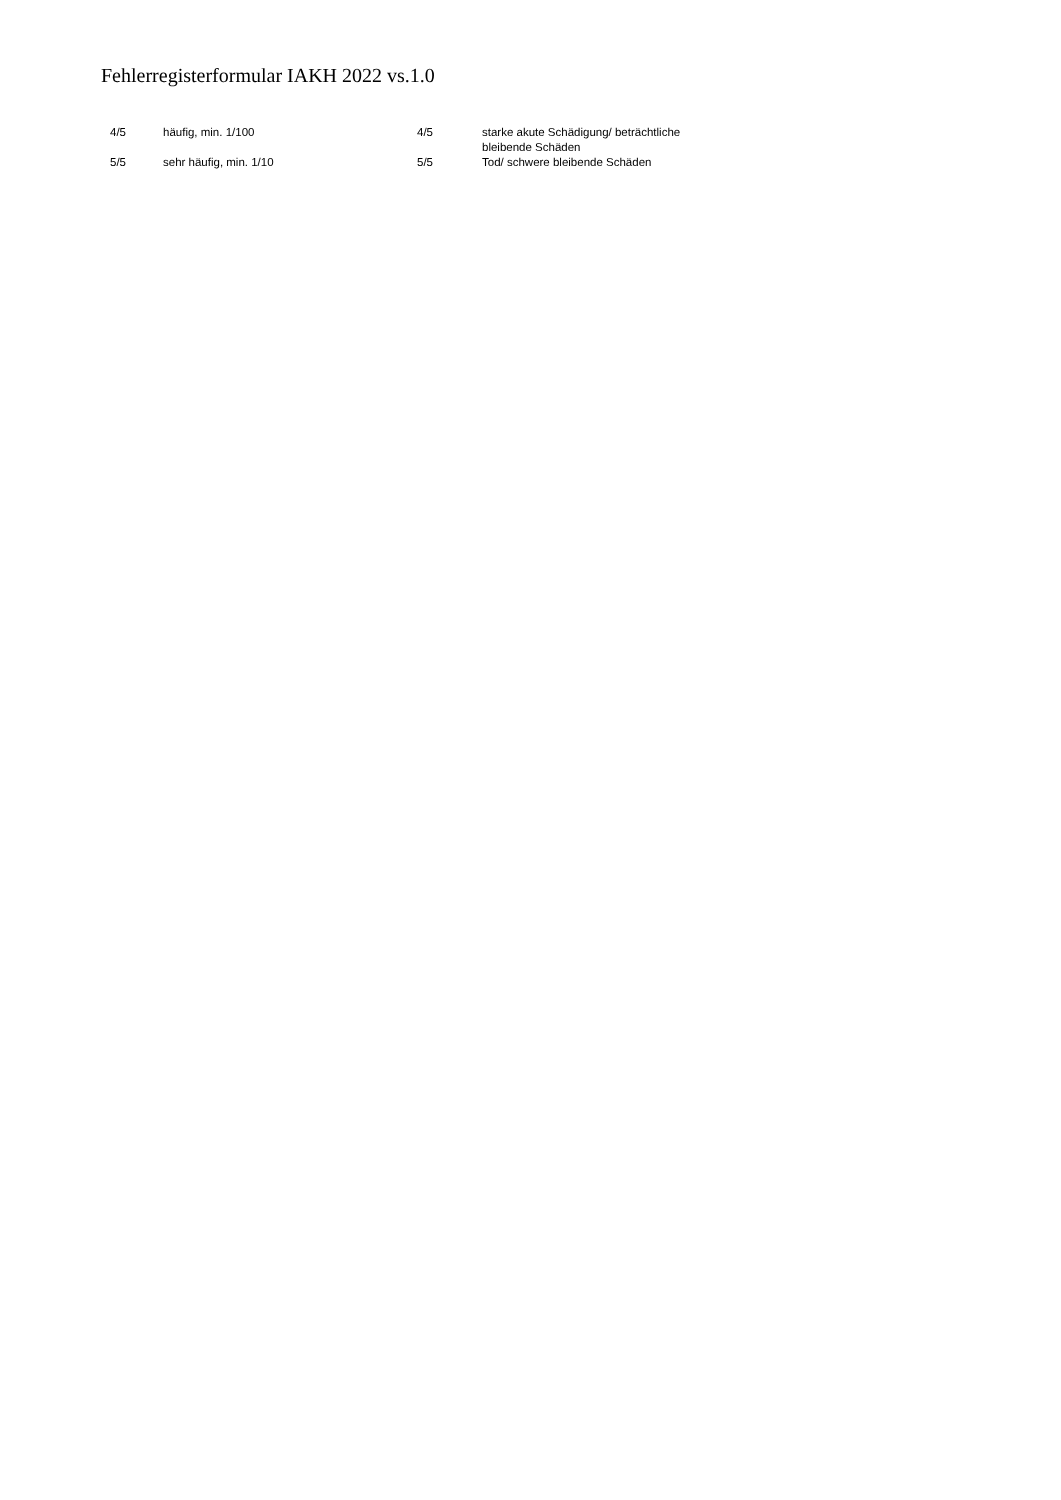Fehlerregisterformular IAKH 2022 vs.1.0
| 4/5 | häufig, min. 1/100 | 4/5 | starke akute Schädigung/ beträchtliche bleibende Schäden |
| 5/5 | sehr häufig, min. 1/10 | 5/5 | Tod/ schwere bleibende Schäden |